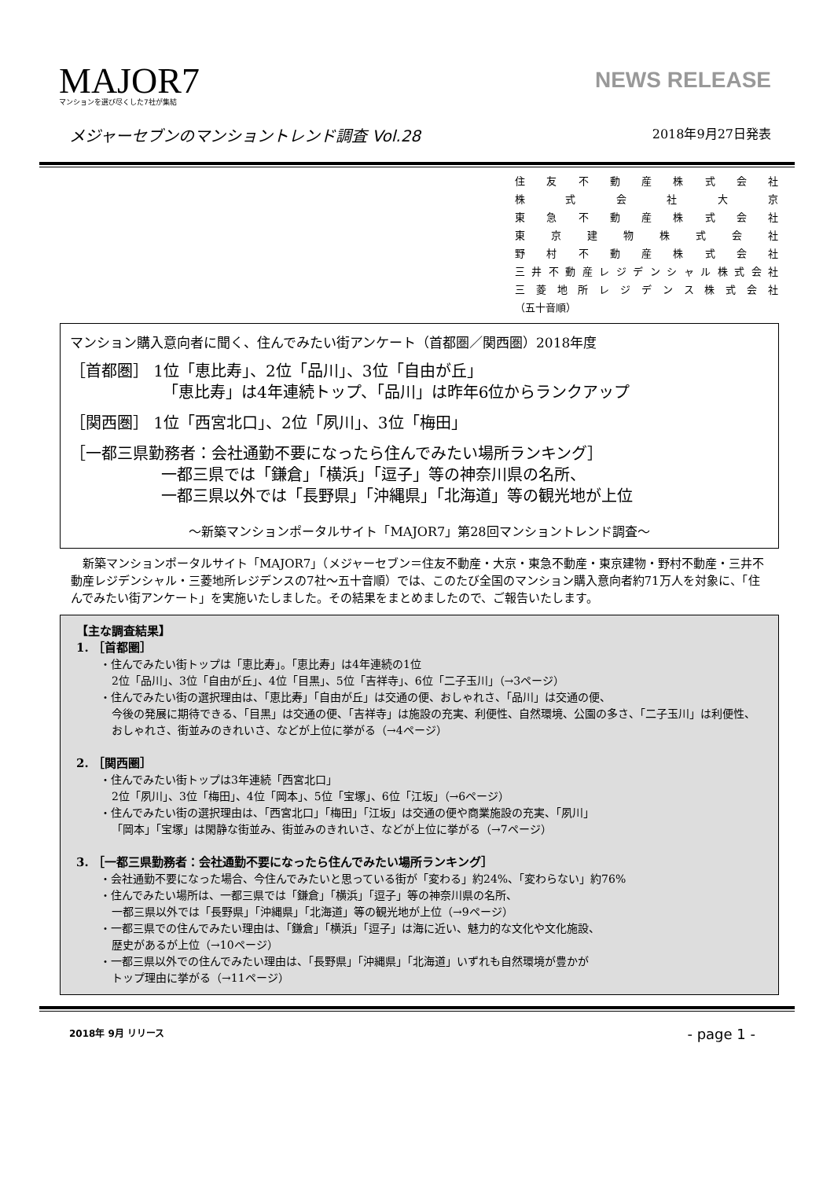MAJOR7
マンションを選び尽くした7社が集結
NEWS RELEASE
メジャーセブンのマンショントレンド調査 Vol.28 2018年9月27日発表
住友不動産株式会社
株式会社大京
東急不動産株式会社
東京建物株式会社
野村不動産株式会社
三井不動産レジデンシャル株式会社
三菱地所レジデンス株式会社
（五十音順）
マンション購入意向者に聞く、住んでみたい街アンケート（首都圏／関西圏）2018年度
［首都圏］ 1位「恵比寿」、2位「品川」、3位「自由が丘」
「恵比寿」は4年連続トップ、「品川」は昨年6位からランクアップ
［関西圏］ 1位「西宮北口」、2位「夙川」、3位「梅田」
［一都三県勤務者：会社通勤不要になったら住んでみたい場所ランキング］
一都三県では「鎌倉」「横浜」「逗子」等の神奈川県の名所、
一都三県以外では「長野県」「沖縄県」「北海道」等の観光地が上位
～新築マンションポータルサイト「MAJOR7」第28回マンショントレンド調査～
新築マンションポータルサイト「MAJOR7」（メジャーセブン＝住友不動産・大京・東急不動産・東京建物・野村不動産・三井不動産レジデンシャル・三菱地所レジデンスの7社～五十音順）では、このたび全国のマンション購入意向者約71万人を対象に、「住んでみたい街アンケート」を実施いたしました。その結果をまとめましたので、ご報告いたします。
【主な調査結果】
1. ［首都圏］
・住んでみたい街トップは「恵比寿」。「恵比寿」は4年連続の1位
2位「品川」、3位「自由が丘」、4位「目黒」、5位「吉祥寺」、6位「二子玉川」（→3ページ）
・住んでみたい街の選択理由は、「恵比寿」「自由が丘」は交通の便、おしゃれさ、「品川」は交通の便、
今後の発展に期待できる、「目黒」は交通の便、「吉祥寺」は施設の充実、利便性、自然環境、公園の多さ、「二子玉川」は利便性、おしゃれさ、街並みのきれいさ、などが上位に挙がる（→4ページ）
2. ［関西圏］
・住んでみたい街トップは3年連続「西宮北口」
2位「夙川」、3位「梅田」、4位「岡本」、5位「宝塚」、6位「江坂」（→6ページ）
・住んでみたい街の選択理由は、「西宮北口」「梅田」「江坂」は交通の便や商業施設の充実、「夙川」
「岡本」「宝塚」は閑静な街並み、街並みのきれいさ、などが上位に挙がる（→7ページ）
3. ［一都三県勤務者：会社通勤不要になったら住んでみたい場所ランキング］
・会社通勤不要になった場合、今住んでみたいと思っている街が「変わる」約24%、「変わらない」約76%
・住んでみたい場所は、一都三県では「鎌倉」「横浜」「逗子」等の神奈川県の名所、
一都三県以外では「長野県」「沖縄県」「北海道」等の観光地が上位（→9ページ）
・一都三県での住んでみたい理由は、「鎌倉」「横浜」「逗子」は海に近い、魅力的な文化や文化施設、
歴史があるが上位（→10ページ）
・一都三県以外での住んでみたい理由は、「長野県」「沖縄県」「北海道」いずれも自然環境が豊かが
トップ理由に挙がる（→11ページ）
2018年 9月 リリース - page 1 -